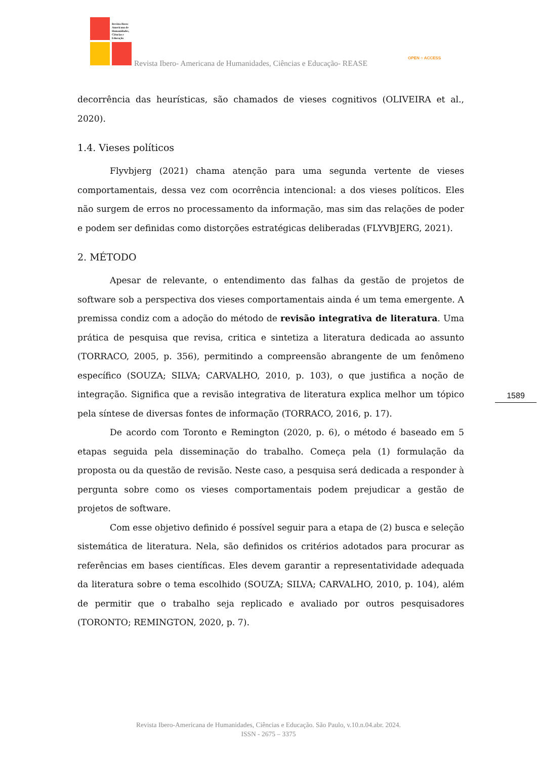Revista Ibero-
Americana de
Humanidades,
Ciências e
Educação
Revista Ibero- Americana de Humanidades, Ciências e Educação- REASE
OPEN ○ ACCESS
decorrência das heurísticas, são chamados de vieses cognitivos (OLIVEIRA et al., 2020).
1.4. Vieses políticos
Flyvbjerg (2021) chama atenção para uma segunda vertente de vieses comportamentais, dessa vez com ocorrência intencional: a dos vieses políticos. Eles não surgem de erros no processamento da informação, mas sim das relações de poder e podem ser definidas como distorções estratégicas deliberadas (FLYVBJERG, 2021).
2. MÉTODO
Apesar de relevante, o entendimento das falhas da gestão de projetos de software sob a perspectiva dos vieses comportamentais ainda é um tema emergente. A premissa condiz com a adoção do método de revisão integrativa de literatura. Uma prática de pesquisa que revisa, critica e sintetiza a literatura dedicada ao assunto (TORRACO, 2005, p. 356), permitindo a compreensão abrangente de um fenômeno específico (SOUZA; SILVA; CARVALHO, 2010, p. 103), o que justifica a noção de integração. Significa que a revisão integrativa de literatura explica melhor um tópico pela síntese de diversas fontes de informação (TORRACO, 2016, p. 17).
De acordo com Toronto e Remington (2020, p. 6), o método é baseado em 5 etapas seguida pela disseminação do trabalho. Começa pela (1) formulação da proposta ou da questão de revisão. Neste caso, a pesquisa será dedicada a responder à pergunta sobre como os vieses comportamentais podem prejudicar a gestão de projetos de software.
Com esse objetivo definido é possível seguir para a etapa de (2) busca e seleção sistemática de literatura. Nela, são definidos os critérios adotados para procurar as referências em bases científicas. Eles devem garantir a representatividade adequada da literatura sobre o tema escolhido (SOUZA; SILVA; CARVALHO, 2010, p. 104), além de permitir que o trabalho seja replicado e avaliado por outros pesquisadores (TORONTO; REMINGTON, 2020, p. 7).
1589
Revista Ibero-Americana de Humanidades, Ciências e Educação. São Paulo, v.10.n.04.abr. 2024.
ISSN - 2675 – 3375